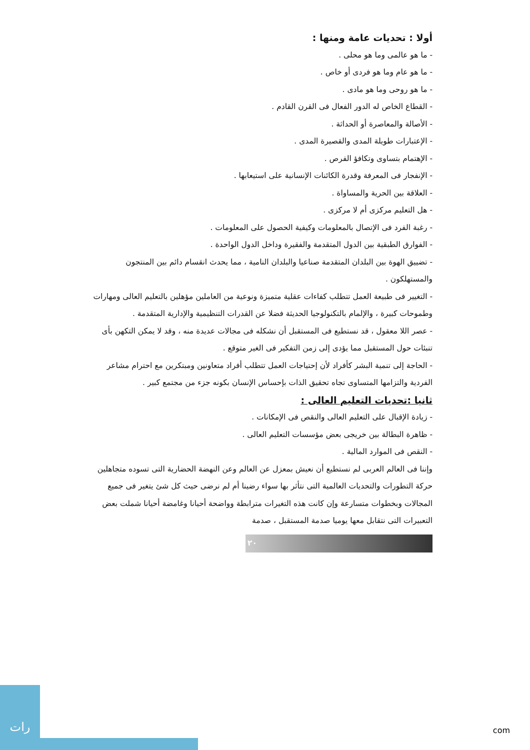أولا : تحديات عامة ومنها :
- ما هو عالمى وما هو محلى .
- ما هو عام وما هو فردى أو خاص .
- ما هو روحى وما هو مادى .
- القطاع الخاص له الدور الفعال فى القرن القادم .
- الأصالة والمعاصرة أو الحداثة .
- الإعتبارات طويلة المدى والقصيرة المدى .
- الإهتمام بتساوى وتكافؤ الفرص .
- الإنفجار فى المعرفة وقدرة الكائنات الإنسانية على استيعابها .
- العلاقة بين الحرية والمساواة .
- هل التعليم مركزى أم لا مركزى .
- رغبة الفرد فى الإتصال بالمعلومات وكيفية الحصول على المعلومات .
- الفوارق الطبقية بين الدول المتقدمة والفقيرة وداخل الدول الواحدة .
- تضييق الهوة بين البلدان المتقدمة صناعيا والبلدان النامية ، مما يحدث انقسام دائم بين المنتجون والمستهلكون .
- التغيير فى طبيعة العمل تتطلب كفاءات عقلية متميزة ونوعية من العاملين مؤهلين بالتعليم العالى ومهارات وطموحات كبيرة ، والإلمام بالتكنولوجيا الحديثة فضلا عن القدرات التنظيمية والإدارية المتقدمة .
- عصر اللا معقول ، قد نستطيع فى المستقبل أن نشكله فى مجالات عديدة منه ، وقد لا يمكن التكهن بأى تنبئات حول المستقبل مما يؤدى إلى زمن التفكير فى الغير متوقع .
- الحاجة إلى تنمية البشر كأفراد لأن إحتياجات العمل تتطلب أفراد متعاونين ومبتكرين مع احترام مشاعر الفردية والتزامها المتساوى تجاه تحقيق الذات بإحساس الإنسان بكونه جزء من مجتمع كبير .
ثانيا :تحديات التعليم العالى :
- زيادة الإقبال على التعليم العالى والنقص فى الإمكانات .
- ظاهرة البطالة بين خريجى بعض مؤسسات التعليم العالى .
- النقص فى الموارد المالية .
وإننا فى العالم العربى لم نستطيع أن نعيش بمعزل عن العالم وعن النهضة الحضارية التى تسوده متجاهلين حركة التطورات والتحديات العالمية التى نتأثر بها سواء رضينا أم لم نرضى حيث كل شئ يتغير فى جميع المجالات وبخطوات متسارعة وإن كانت هذه التغيرات مترابطة وواضحة أحيانا وغامضة أحيانا شملت بعض التعبيرات التى نتقابل معها يوميا صدمة المستقبل ، صدمة
٢٠
رات
com